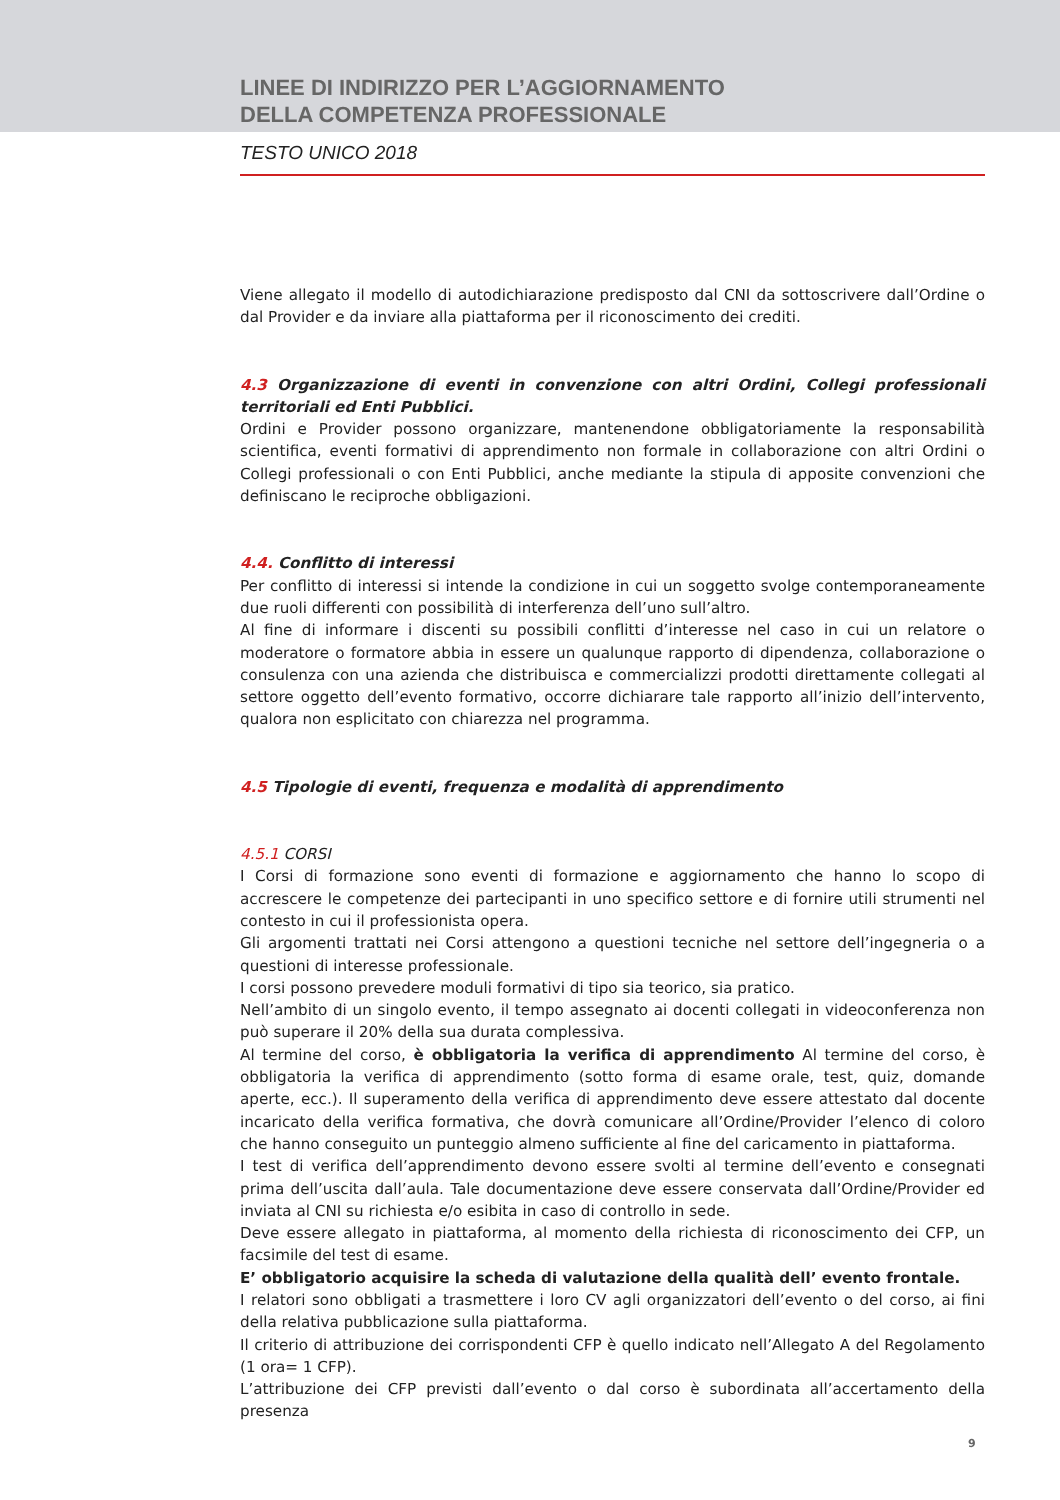LINEE DI INDIRIZZO PER L’AGGIORNAMENTO
DELLA COMPETENZA PROFESSIONALE
TESTO UNICO 2018
Viene allegato il modello di autodichiarazione predisposto dal CNI da sottoscrivere dall’Ordine o dal Provider e da inviare alla piattaforma per il riconoscimento dei crediti.
4.3 Organizzazione di eventi in convenzione con altri Ordini, Collegi professionali territoriali ed Enti Pubblici.
Ordini e Provider possono organizzare, mantenendone obbligatoriamente la responsabilità scientifica, eventi formativi di apprendimento non formale in collaborazione con altri Ordini o Collegi professionali o con Enti Pubblici, anche mediante la stipula di apposite convenzioni che definiscano le reciproche obbligazioni.
4.4. Conflitto di interessi
Per conflitto di interessi si intende la condizione in cui un soggetto svolge contemporaneamente due ruoli differenti con possibilità di interferenza dell’uno sull’altro.
Al fine di informare i discenti su possibili conflitti d’interesse nel caso in cui un relatore o moderatore o formatore abbia in essere un qualunque rapporto di dipendenza, collaborazione o consulenza con una azienda che distribuisca e commercializzi prodotti direttamente collegati al settore oggetto dell’evento formativo, occorre dichiarare tale rapporto all’inizio dell’intervento, qualora non esplicitato con chiarezza nel programma.
4.5 Tipologie di eventi, frequenza e modalità di apprendimento
4.5.1 CORSI
I Corsi di formazione sono eventi di formazione e aggiornamento che hanno lo scopo di accrescere le competenze dei partecipanti in uno specifico settore e di fornire utili strumenti nel contesto in cui il professionista opera.
Gli argomenti trattati nei Corsi attengono a questioni tecniche nel settore dell’ingegneria o a questioni di interesse professionale.
I corsi possono prevedere moduli formativi di tipo sia teorico, sia pratico.
Nell’ambito di un singolo evento, il tempo assegnato ai docenti collegati in videoconferenza non può superare il 20% della sua durata complessiva.
Al termine del corso, è obbligatoria la verifica di apprendimento Al termine del corso, è obbligatoria la verifica di apprendimento (sotto forma di esame orale, test, quiz, domande aperte, ecc.). Il superamento della verifica di apprendimento deve essere attestato dal docente incaricato della verifica formativa, che dovrà comunicare all’Ordine/Provider l’elenco di coloro che hanno conseguito un punteggio almeno sufficiente al fine del caricamento in piattaforma.
I test di verifica dell’apprendimento devono essere svolti al termine dell’evento e consegnati prima dell’uscita dall’aula. Tale documentazione deve essere conservata dall’Ordine/Provider ed inviata al CNI su richiesta e/o esibita in caso di controllo in sede.
Deve essere allegato in piattaforma, al momento della richiesta di riconoscimento dei CFP, un facsimile del test di esame.
E’ obbligatorio acquisire la scheda di valutazione della qualità dell’ evento frontale.
I relatori sono obbligati a trasmettere i loro CV agli organizzatori dell’evento o del corso, ai fini della relativa pubblicazione sulla piattaforma.
Il criterio di attribuzione dei corrispondenti CFP è quello indicato nell’Allegato A del Regolamento (1 ora= 1 CFP).
L’attribuzione dei CFP previsti dall’evento o dal corso è subordinata all’accertamento della presenza
9